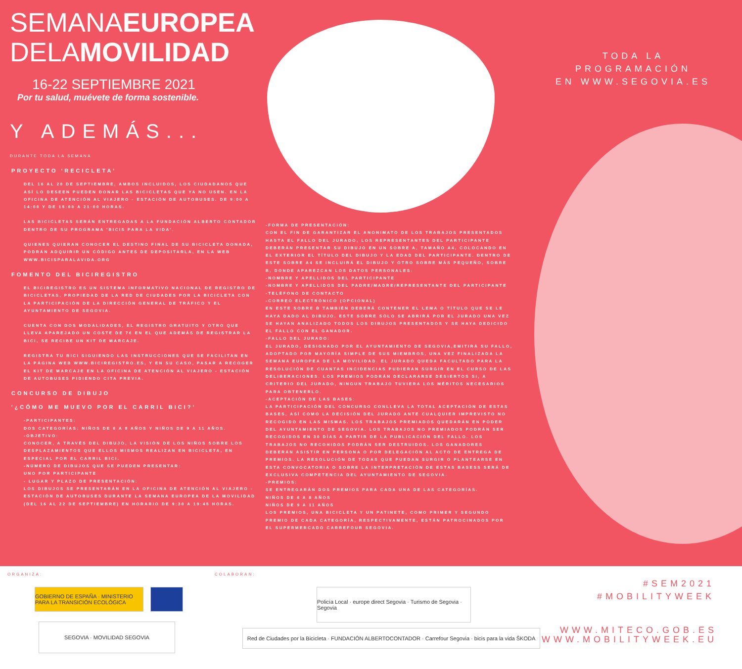SEMANAEUROPEA
DELAMOVILIDAD
16-22 SEPTIEMBRE 2021
Por tu salud, muévete de forma sostenible.
Y ADEMÁS...
DURANTE TODA LA SEMANA
PROYECTO 'RECICLETA'
DEL 16 AL 20 DE SEPTIEMBRE, AMBOS INCLUIDOS, LOS CIUDADANOS QUE ASÍ LO DESEEN PUEDEN DONAR LAS BICICLETAS QUE YA NO USEN. EN LA OFICINA DE ATENCIÓN AL VIAJERO - ESTACIÓN DE AUTOBUSES. DE 9:00 A 14:00 Y DE 15:00 A 21:00 HORAS.
LAS BICICLETAS SERÁN ENTREGADAS A LA FUNDACIÓN ALBERTO CONTADOR DENTRO DE SU PROGRAMA 'BICIS PARA LA VIDA'.
QUIENES QUIERAN CONOCER EL DESTINO FINAL DE SU BICICLETA DONADA, PODRÁN ADQUIRIR UN CÓDIGO ANTES DE DEPOSITARLA, EN LA WEB WWW.BICISPARALAVIDA.ORG
FOMENTO DEL BICIREGISTRO
EL BICIREGISTRO ES UN SISTEMA INFORMATIVO NACIONAL DE REGISTRO DE BICICLETAS, PROPIEDAD DE LA RED DE CIUDADES POR LA BICICLETA CON LA PARTICIPACIÓN DE LA DIRECCIÓN GENERAL DE TRÁFICO Y EL AYUNTAMIENTO DE SEGOVIA.
CUENTA CON DOS MODALIDADES, EL REGISTRO GRATUITO Y OTRO QUE LLEVA APAREJADO UN COSTE DE 7€ EN EL QUE ADEMÁS DE REGISTRAR LA BICI, SE RECIBE UN KIT DE MARCAJE.
REGISTRA TU BICI SIGUIENDO LAS INSTRUCCIONES QUE SE FACILITAN EN LA PÁGINA WEB WWW.BICIREGISTRO.ES, Y EN SU CASO, PASAR A RECOGER EL KIT DE MARCAJE EN LA OFICINA DE ATENCIÓN AL VIAJERO - ESTACIÓN DE AUTOBUSES PIDIENDO CITA PREVIA.
CONCURSO DE DIBUJO
'¿CÓMO ME MUEVO POR EL CARRIL BICI?'
-PARTICIPANTES:
DOS CATEGORÍAS: NIÑOS DE 6 A 8 AÑOS Y NIÑOS DE 9 A 11 AÑOS.
-OBJETIVO:
CONOCER, A TRAVÉS DEL DIBUJO, LA VISIÓN DE LOS NIÑOS SOBRE LOS DESPLAZAMIENTOS QUE ELLOS MISMOS REALIZAN EN BICICLETA, EN ESPECIAL POR EL CARRIL BICI.
-NÚMERO DE DIBUJOS QUE SE PUEDEN PRESENTAR:
UNO POR PARTICIPANTE
- LUGAR Y PLAZO DE PRESENTACIÓN:
LOS DIBUJOS SE PRESENTARÁN EN LA OFICINA DE ATENCIÓN AL VIAJERO - ESTACIÓN DE AUTOBUSES DURANTE LA SEMANA EUROPEA DE LA MOVILIDAD (DEL 16 AL 22 DE SEPTIEMBRE) EN HORARIO DE 9:30 A 19:45 HORAS.
-FORMA DE PRESENTACIÓN:
CON EL FIN DE GARANTIZAR EL ANONIMATO DE LOS TRABAJOS PRESENTADOS HASTA EL FALLO DEL JURADO, LOS REPRESENTANTES DEL PARTICIPANTE DEBERÁN PRESENTAR SU DIBUJO EN UN SOBRE A, TAMAÑO A4, COLOCANDO EN EL EXTERIOR EL TÍTULO DEL DIBUJO Y LA EDAD DEL PARTICIPANTE. DENTRO DE ESTE SOBRE A4 SE INCLUIRÁ EL DIBUJO Y OTRO SOBRE MÁS PEQUEÑO, SOBRE B, DONDE APAREZCAN LOS DATOS PERSONALES:
-NOMBRE Y APELLIDOS DEL PARTICIPANTE
-NOMBRE Y APELLIDOS DEL PADRE/MADRE/REPRESENTANTE DEL PARTICIPANTE
-TELÉFONO DE CONTACTO
-CORREO ELECTRÓNICO (OPCIONAL)
EN ESTE SOBRE B TAMBIÉN DEBERÁ CONTENER EL LEMA O TÍTULO QUE SE LE HAYA DADO AL DIBUJO. ESTE SOBRE SÓLO SE ABRIRÁ POR EL JURADO UNA VEZ SE HAYAN ANALIZADO TODOS LOS DIBUJOS PRESENTADOS Y SE HAYA DEDICIDO EL FALLO CON EL GANADOR.
-FALLO DEL JURADO:
EL JURADO, DESIGNADO POR EL AYUNTAMIENTO DE SEGOVIA,EMITIRÁ SU FALLO, ADOPTADO POR MAYORÍA SIMPLE DE SUS MIEMBROS, UNA VEZ FINALIZADA LA SEMANA EUROPEA DE LA MOVILIDAD. EL JURADO QUEDA FACULTADO PARA LA RESOLUCIÓN DE CUANTAS INCIDENCIAS PUDIERAN SURGIR EN EL CURSO DE LAS DELIBERACIONES. LOS PREMIOS PODRÁN DECLARARSE DESIERTOS SI, A CRITERIO DEL JURADO, NINGUN TRABAJO TUVIERA LOS MÉRITOS NECESARIOS PARA OBTENERLO.
-ACEPTACIÓN DE LAS BASES:
LA PARTICIPACIÓN DEL CONCURSO CONLLEVA LA TOTAL ACEPTACIÓN DE ESTAS BASES, ASÍ COMO LA DECISIÓN DEL JURADO ANTE CUALQUIER IMPREVISTO NO RECOGIDO EN LAS MISMAS. LOS TRABAJOS PREMIADOS QUEDARÁN EN PODER DEL AYUNTAMIENTO DE SEGOVIA. LOS TRABAJOS NO PREMIADOS PODRÁN SER RECOGIDOS EN 30 DÍAS A PARTIR DE LA PUBLICACIÓN DEL FALLO. LOS TRABAJOS NO RECOHIDOS PODRÁN SER DESTRUIDOS. LOS GANADORES DEBERÁN ASISTIR EN PERSONA O POR DELEGACIÓN AL ACTO DE ENTREGA DE PREMIOS. LA RESOLUCIÓN DE TODAS QUE PUEDAN SURGIR O PLANTEARSE EN ESTA CONVOCATORIA O SOBRE LA INTERPRETACIÓN DE ESTAS BASESS SERÁ DE EXCLUSIVA COMPETENCIA DEL AYUNTAMIENTO DE SEGOVIA.
-PREMIOS:
SE ENTREGARÁN DOS PREMIOS PARA CADA UNA DE LAS CATEGORÍAS.
NIÑOS DE 6 A 8 AÑOS
NIÑOS DE 9 A 11 AÑOS
LOS PREMIOS, UNA BICICLETA Y UN PATINETE, COMO PRIMER Y SEGUNDO PREMIO DE CADA CATEGORÍA, RESPECTIVAMENTE, ESTÁN PATROCINADOS POR EL SUPERMERCADO CARREFOUR SEGOVIA.
TODA LA PROGRAMACIÓN
EN WWW.SEGOVIA.ES
ORGANIZA: COLABORAN:
GOBIERNO DE ESPAÑA · MINISTERIO PARA LA TRANSICIÓN ECOLÓGICA
SEGOVIA · MOVILIDAD SEGOVIA
Policía Local · europe direct Segovia · Turismo de Segovia · Segovia
Red de Ciudades por la Bicicleta · FUNDACIÓN ALBERTOCONTADOR · Carrefour Segovia · bicis para la vida ŠKODA
#SEM2021
#MOBILITYWEEK
WWW.MITECO.GOB.ES
WWW.MOBILITYWEEK.EU